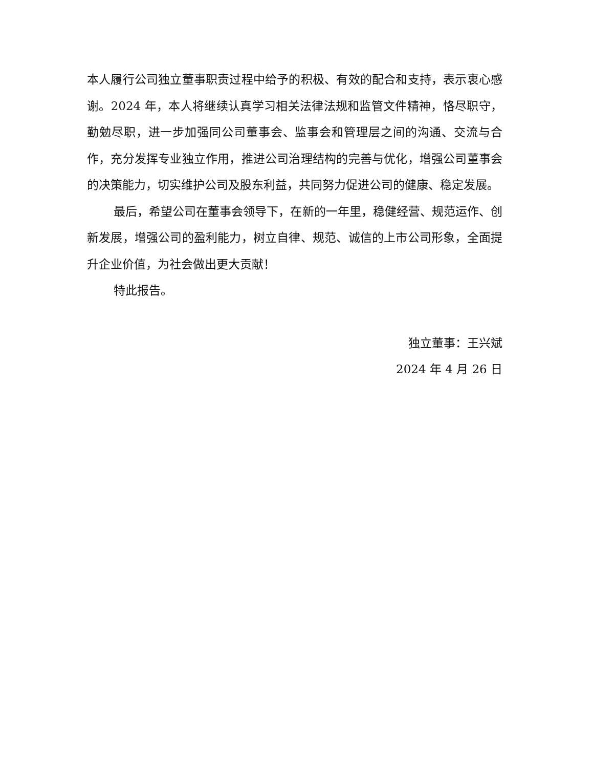本人履行公司独立董事职责过程中给予的积极、有效的配合和支持，表示衷心感谢。2024 年，本人将继续认真学习相关法律法规和监管文件精神，恪尽职守，勤勉尽职，进一步加强同公司董事会、监事会和管理层之间的沟通、交流与合作，充分发挥专业独立作用，推进公司治理结构的完善与优化，增强公司董事会的决策能力，切实维护公司及股东利益，共同努力促进公司的健康、稳定发展。
最后，希望公司在董事会领导下，在新的一年里，稳健经营、规范运作、创新发展，增强公司的盈利能力，树立自律、规范、诚信的上市公司形象，全面提升企业价值，为社会做出更大贡献！
特此报告。
独立董事：王兴斌
2024 年 4 月 26 日